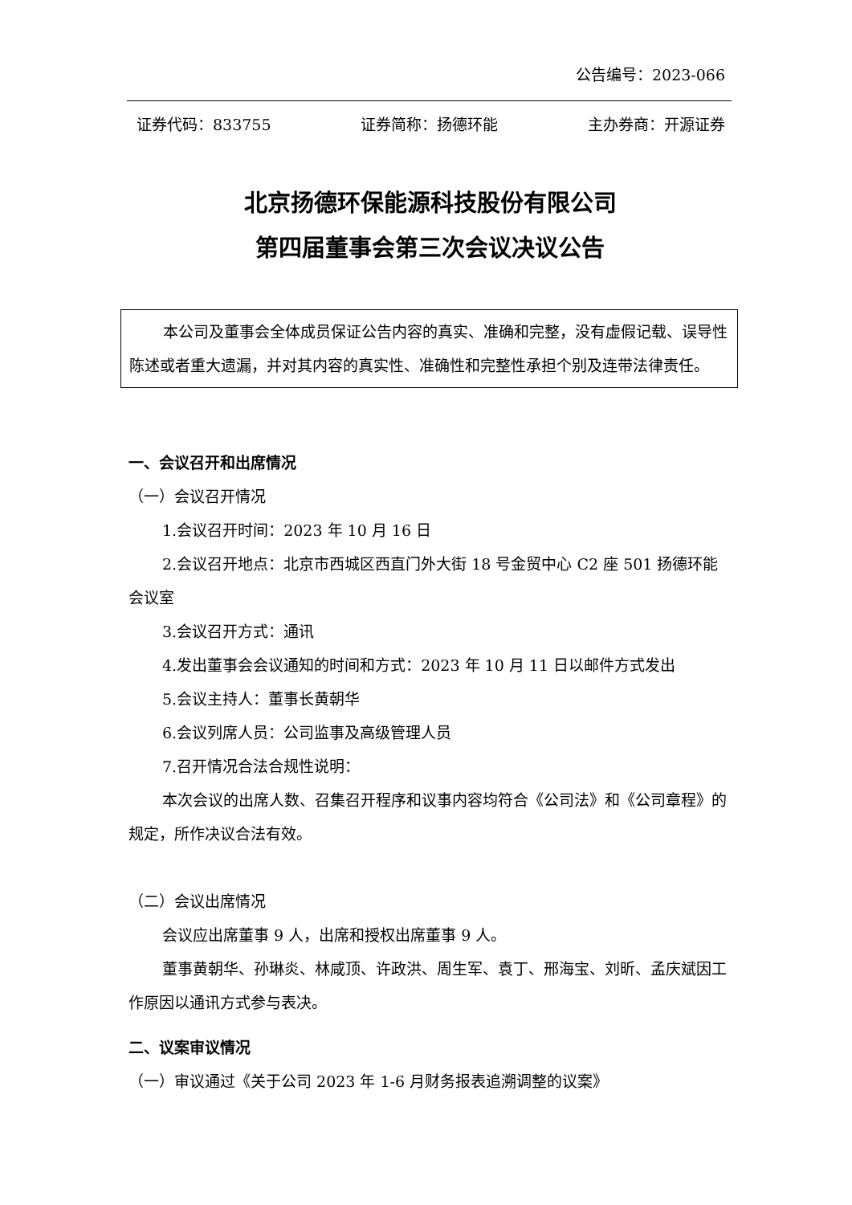公告编号：2023-066
证券代码：833755 证券简称：扬德环能 主办券商：开源证券
北京扬德环保能源科技股份有限公司
第四届董事会第三次会议决议公告
本公司及董事会全体成员保证公告内容的真实、准确和完整，没有虚假记载、误导性陈述或者重大遗漏，并对其内容的真实性、准确性和完整性承担个别及连带法律责任。
一、会议召开和出席情况
（一）会议召开情况
1.会议召开时间：2023 年 10 月 16 日
2.会议召开地点：北京市西城区西直门外大街 18 号金贸中心 C2 座 501 扬德环能会议室
3.会议召开方式：通讯
4.发出董事会会议通知的时间和方式：2023 年 10 月 11 日以邮件方式发出
5.会议主持人：董事长黄朝华
6.会议列席人员：公司监事及高级管理人员
7.召开情况合法合规性说明：
本次会议的出席人数、召集召开程序和议事内容均符合《公司法》和《公司章程》的规定，所作决议合法有效。
（二）会议出席情况
会议应出席董事 9 人，出席和授权出席董事 9 人。
董事黄朝华、孙琳炎、林咸顶、许政洪、周生军、袁丁、邢海宝、刘昕、孟庆斌因工作原因以通讯方式参与表决。
二、议案审议情况
（一）审议通过《关于公司 2023 年 1-6 月财务报表追溯调整的议案》